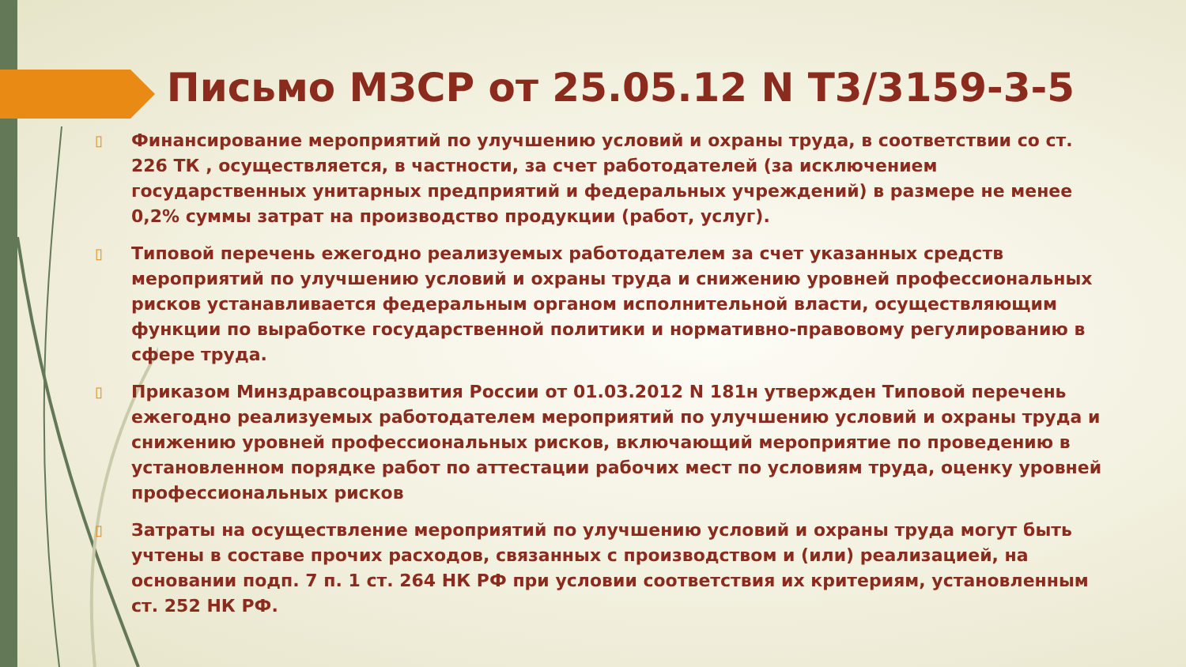Письмо МЗСР от 25.05.12 N Т3/3159-3-5
▯ Финансирование мероприятий по улучшению условий и охраны труда, в соответствии со ст. 226 ТК , осуществляется, в частности, за счет работодателей (за исключением государственных унитарных предприятий и федеральных учреждений) в размере не менее 0,2% суммы затрат на производство продукции (работ, услуг).
▯ Типовой перечень ежегодно реализуемых работодателем за счет указанных средств мероприятий по улучшению условий и охраны труда и снижению уровней профессиональных рисков устанавливается федеральным органом исполнительной власти, осуществляющим функции по выработке государственной политики и нормативно-правовому регулированию в сфере труда.
▯ Приказом Минздравсоцразвития России от 01.03.2012 N 181н утвержден Типовой перечень ежегодно реализуемых работодателем мероприятий по улучшению условий и охраны труда и снижению уровней профессиональных рисков, включающий мероприятие по проведению в установленном порядке работ по аттестации рабочих мест по условиям труда, оценку уровней профессиональных рисков
▯ Затраты на осуществление мероприятий по улучшению условий и охраны труда могут быть учтены в составе прочих расходов, связанных с производством и (или) реализацией, на основании подп. 7 п. 1 ст. 264 НК РФ при условии соответствия их критериям, установленным ст. 252 НК РФ.